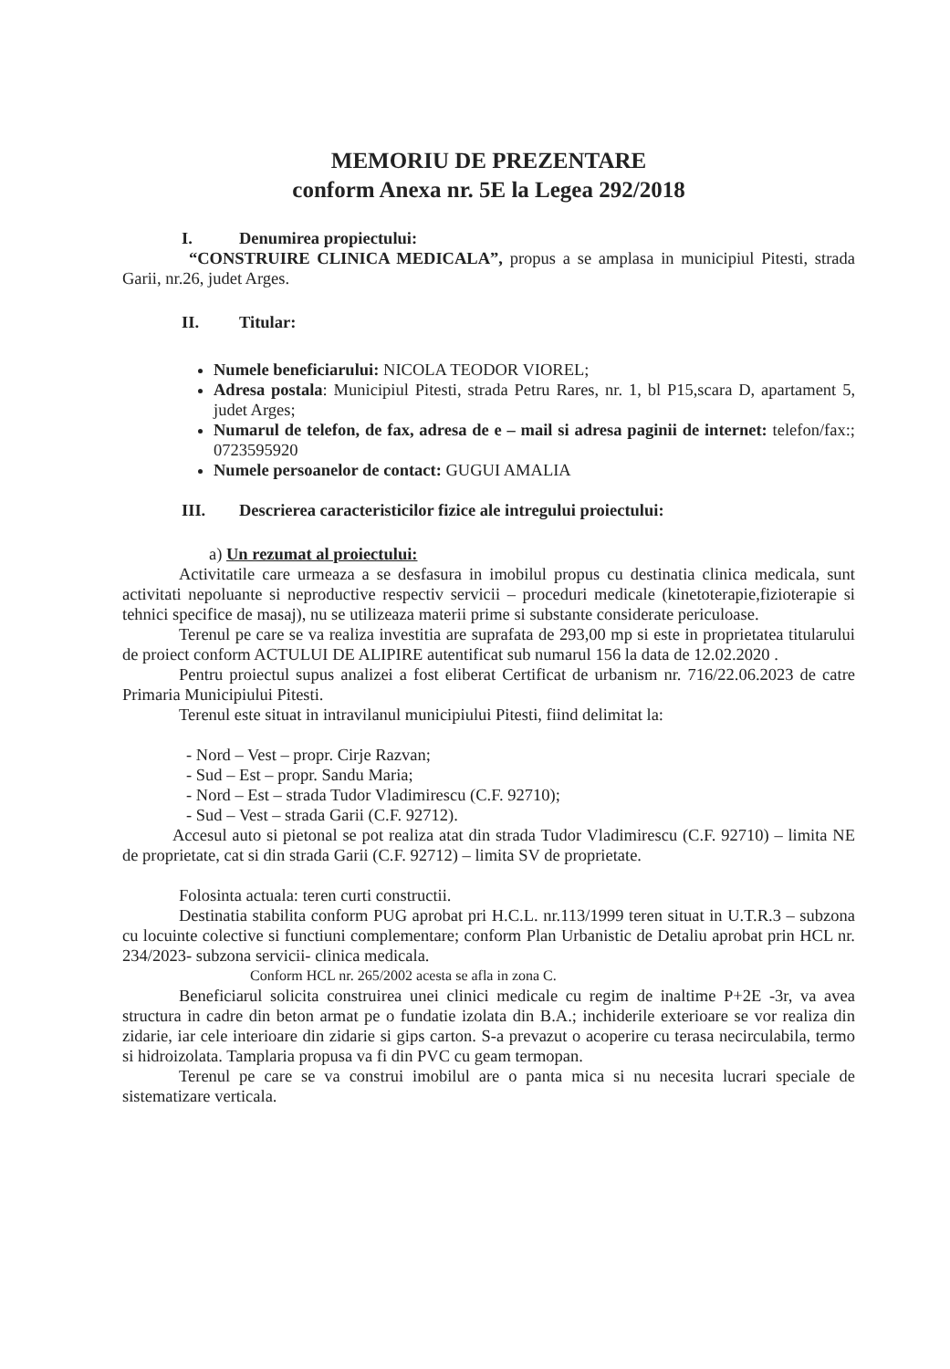MEMORIU DE PREZENTARE
conform Anexa nr. 5E la Legea 292/2018
I. Denumirea propiectului:
“CONSTRUIRE CLINICA MEDICALA”, propus a se amplasa in municipiul Pitesti, strada Garii, nr.26, judet Arges.
II. Titular:
Numele beneficiarului: NICOLA TEODOR VIOREL;
Adresa postala: Municipiul Pitesti, strada Petru Rares, nr. 1, bl P15,scara D, apartament 5, judet Arges;
Numarul de telefon, de fax, adresa de e – mail si adresa paginii de internet: telefon/fax:; 0723595920
Numele persoanelor de contact: GUGUI AMALIA
III. Descrierea caracteristicilor fizice ale intregului proiectului:
a) Un rezumat al proiectului:
Activitatile care urmeaza a se desfasura in imobilul propus cu destinatia clinica medicala, sunt activitati nepoluante si neproductive respectiv servicii – proceduri medicale (kinetoterapie,fizioterapie si tehnici specifice de masaj), nu se utilizeaza materii prime si substante considerate periculoase.
Terenul pe care se va realiza investitia are suprafata de 293,00 mp si este in proprietatea titularului de proiect conform ACTULUI DE ALIPIRE autentificat sub numarul 156 la data de 12.02.2020 .
Pentru proiectul supus analizei a fost eliberat Certificat de urbanism nr. 716/22.06.2023 de catre Primaria Municipiului Pitesti.
Terenul este situat in intravilanul municipiului Pitesti, fiind delimitat la:
- Nord – Vest – propr. Cirje Razvan;
- Sud – Est – propr. Sandu Maria;
- Nord – Est – strada Tudor Vladimirescu (C.F. 92710);
- Sud – Vest – strada Garii (C.F. 92712).
Accesul auto si pietonal se pot realiza atat din strada Tudor Vladimirescu (C.F. 92710) – limita NE de proprietate, cat si din strada Garii (C.F. 92712) – limita SV de proprietate.
Folosinta actuala: teren curti constructii.
Destinatia stabilita conform PUG aprobat pri H.C.L. nr.113/1999 teren situat in U.T.R.3 – subzona cu locuinte colective si functiuni complementare; conform Plan Urbanistic de Detaliu aprobat prin HCL nr. 234/2023- subzona servicii- clinica medicala.
Conform HCL nr. 265/2002 acesta se afla in zona C.
Beneficiarul solicita construirea unei clinici medicale cu regim de inaltime P+2E -3r, va avea structura in cadre din beton armat pe o fundatie izolata din B.A.; inchiderile exterioare se vor realiza din zidarie, iar cele interioare din zidarie si gips carton. S-a prevazut o acoperire cu terasa necirculabila, termo si hidroizolata. Tamplaria propusa va fi din PVC cu geam termopan.
Terenul pe care se va construi imobilul are o panta mica si nu necesita lucrari speciale de sistematizare verticala.